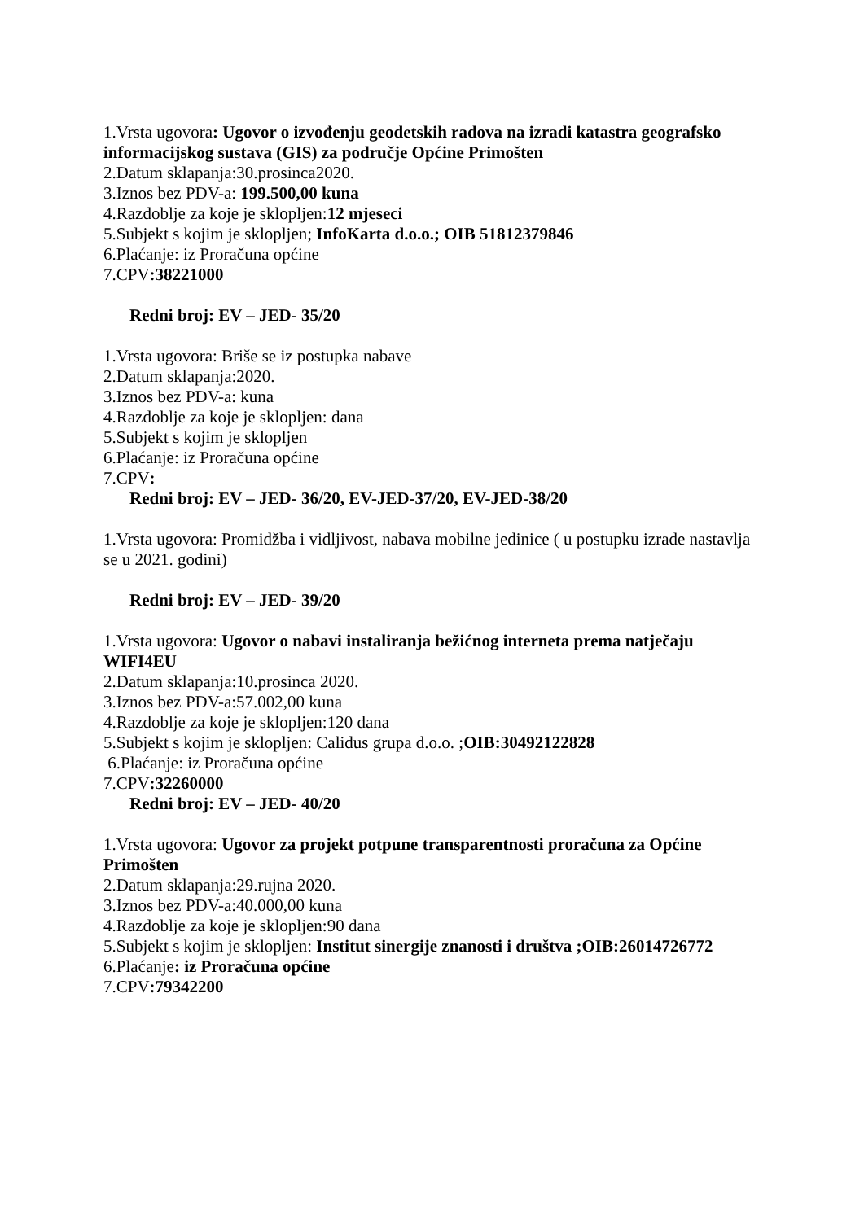1.Vrsta ugovora: Ugovor o izvođenju geodetskih radova na izradi katastra geografsko informacijskog sustava (GIS) za područje Općine Primošten
2.Datum sklapanja:30.prosinca2020.
3.Iznos bez PDV-a: 199.500,00 kuna
4.Razdoblje za koje je sklopljen:12 mjeseci
5.Subjekt s kojim je sklopljen; InfoKarta d.o.o.; OIB 51812379846
6.Plaćanje: iz Proračuna općine
7.CPV:38221000
Redni broj: EV – JED- 35/20
1.Vrsta ugovora: Briše se iz postupka nabave
2.Datum sklapanja:2020.
3.Iznos bez PDV-a: kuna
4.Razdoblje za koje je sklopljen: dana
5.Subjekt s kojim je sklopljen
6.Plaćanje: iz Proračuna općine
7.CPV:
Redni broj: EV – JED- 36/20, EV-JED-37/20, EV-JED-38/20
1.Vrsta ugovora: Promidžba i vidljivost, nabava mobilne jedinice ( u postupku izrade nastavlja se u 2021. godini)
Redni broj: EV – JED- 39/20
1.Vrsta ugovora: Ugovor o nabavi instaliranja bežićnog interneta prema natječaju WIFI4EU
2.Datum sklapanja:10.prosinca 2020.
3.Iznos bez PDV-a:57.002,00 kuna
4.Razdoblje za koje je sklopljen:120 dana
5.Subjekt s kojim je sklopljen: Calidus grupa d.o.o. ;OIB:30492122828
6.Plaćanje: iz Proračuna općine
7.CPV:32260000
Redni broj: EV – JED- 40/20
1.Vrsta ugovora: Ugovor za projekt potpune transparentnosti proračuna za Općine Primošten
2.Datum sklapanja:29.rujna 2020.
3.Iznos bez PDV-a:40.000,00 kuna
4.Razdoblje za koje je sklopljen:90 dana
5.Subjekt s kojim je sklopljen: Institut sinergije znanosti i društva ;OIB:26014726772
6.Plaćanje: iz Proračuna općine
7.CPV:79342200